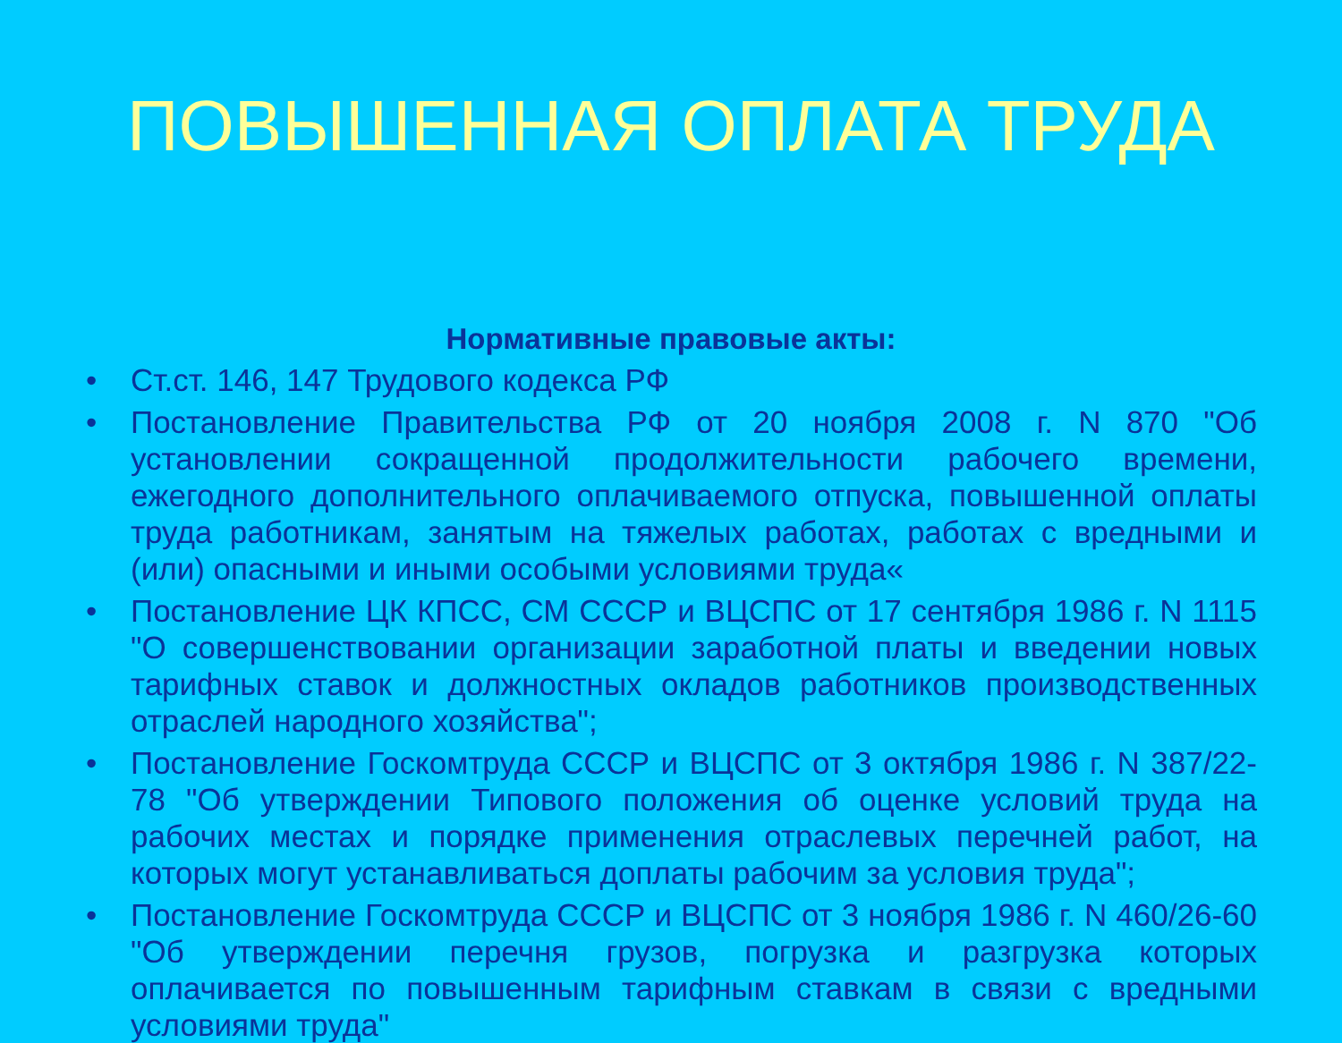ПОВЫШЕННАЯ ОПЛАТА ТРУДА
Нормативные правовые акты:
• Ст.ст. 146, 147 Трудового кодекса РФ
• Постановление Правительства РФ от 20 ноября 2008 г. N 870 "Об установлении сокращенной продолжительности рабочего времени, ежегодного дополнительного оплачиваемого отпуска, повышенной оплаты труда работникам, занятым на тяжелых работах, работах с вредными и (или) опасными и иными особыми условиями труда«
• Постановление ЦК КПСС, СМ СССР и ВЦСПС от 17 сентября 1986 г. N 1115 "О совершенствовании организации заработной платы и введении новых тарифных ставок и должностных окладов работников производственных отраслей народного хозяйства";
• Постановление Госкомтруда СССР и ВЦСПС от 3 октября 1986 г. N 387/22-78 "Об утверждении Типового положения об оценке условий труда на рабочих местах и порядке применения отраслевых перечней работ, на которых могут устанавливаться доплаты рабочим за условия труда";
• Постановление Госкомтруда СССР и ВЦСПС от 3 ноября 1986 г. N 460/26-60 "Об утверждении перечня грузов, погрузка и разгрузка которых оплачивается по повышенным тарифным ставкам в связи с вредными условиями труда"